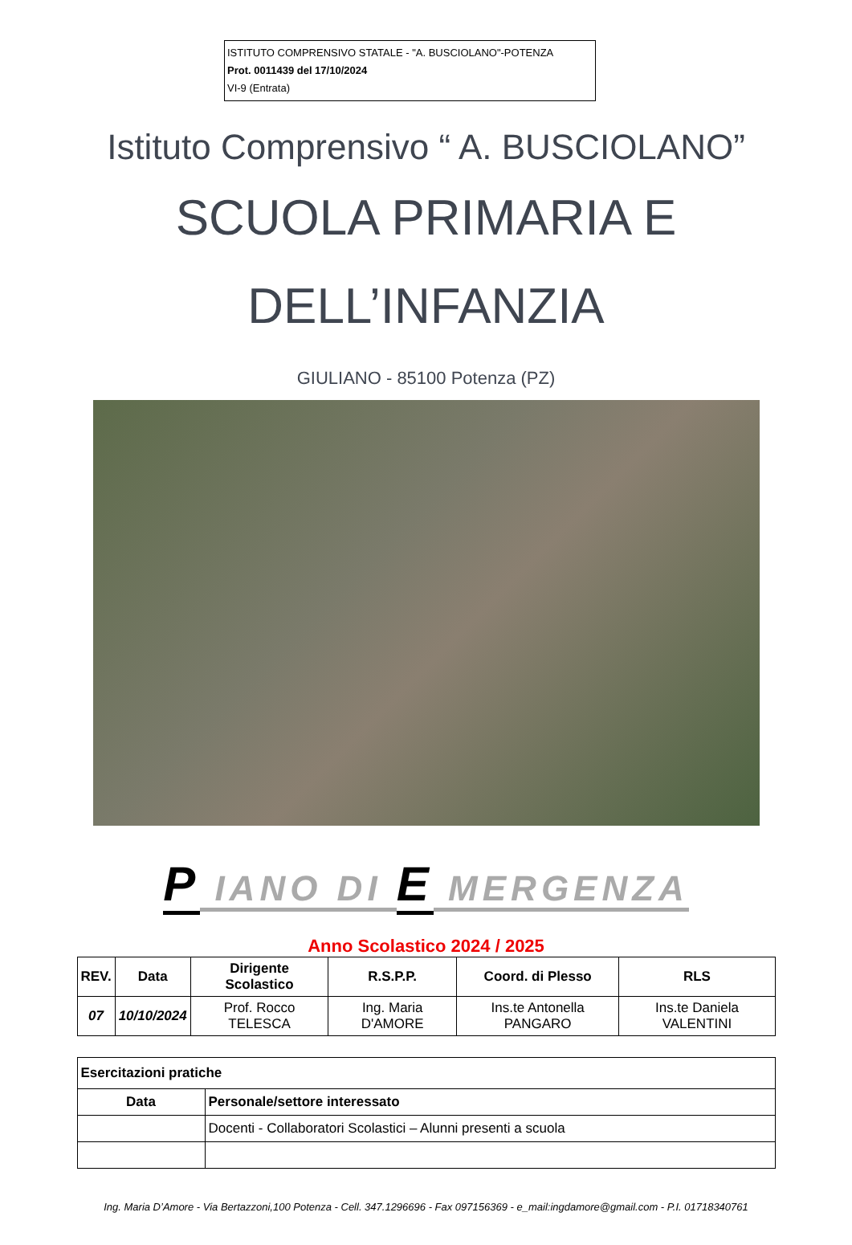ISTITUTO COMPRENSIVO STATALE - "A. BUSCIOLANO"-POTENZA
Prot. 0011439 del 17/10/2024
VI-9 (Entrata)
Istituto Comprensivo “ A. BUSCIOLANO”
SCUOLA PRIMARIA E
DELL’INFANZIA
GIULIANO - 85100 Potenza (PZ)
P IANO DI E MERGENZA
Anno Scolastico 2024 / 2025
| REV. | Data | Dirigente Scolastico | R.S.P.P. | Coord. di Plesso | RLS |
| --- | --- | --- | --- | --- | --- |
| 07 | 10/10/2024 | Prof. Rocco TELESCA | Ing. Maria D'AMORE | Ins.te Antonella PANGARO | Ins.te Daniela VALENTINI |
| Esercitazioni pratiche | |
| Data | Personale/settore interessato |
| | Docenti - Collaboratori Scolastici – Alunni presenti a scuola |
Ing. Maria D’Amore - Via Bertazzoni,100 Potenza - Cell. 347.1296696 - Fax 097156369 - e_mail:ingdamore@gmail.com - P.I. 01718340761